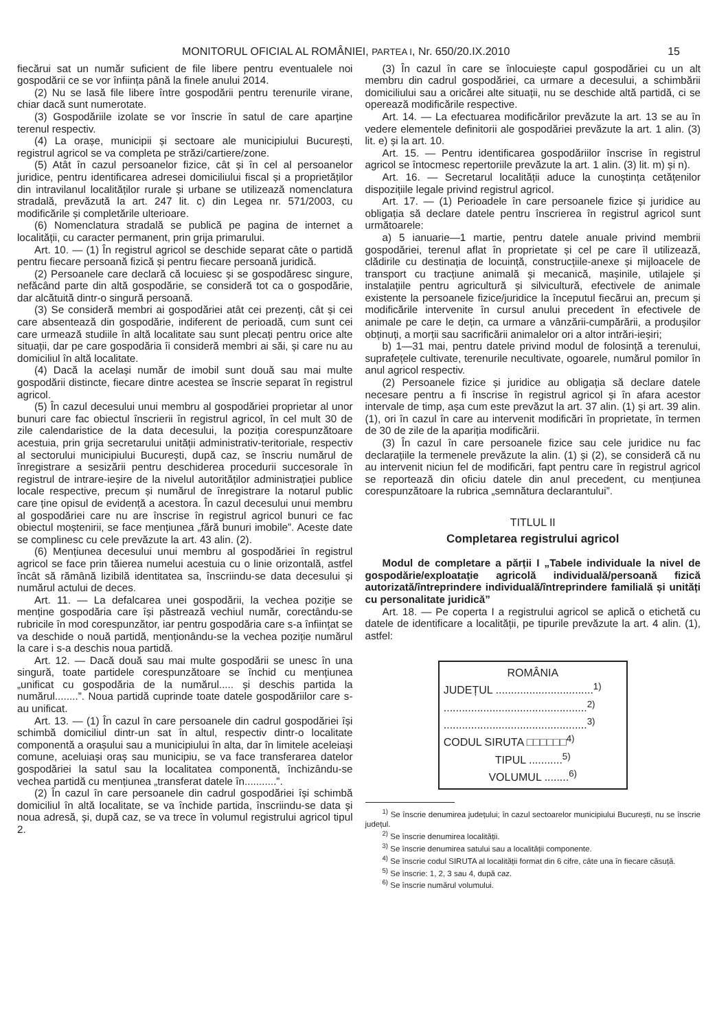MONITORUL OFICIAL AL ROMÂNIEI, PARTEA I, Nr. 650/20.IX.2010 15
fiecărui sat un număr suficient de file libere pentru eventualele noi gospodării ce se vor înființa până la finele anului 2014.
(2) Nu se lasă file libere între gospodării pentru terenurile virane, chiar dacă sunt numerotate.
(3) Gospodăriile izolate se vor înscrie în satul de care aparține terenul respectiv.
(4) La orașe, municipii și sectoare ale municipiului București, registrul agricol se va completa pe străzi/cartiere/zone.
(5) Atât în cazul persoanelor fizice, cât și în cel al persoanelor juridice, pentru identificarea adresei domiciliului fiscal și a proprietăților din intravilanul localităților rurale și urbane se utilizează nomenclatura stradală, prevăzută la art. 247 lit. c) din Legea nr. 571/2003, cu modificările și completările ulterioare.
(6) Nomenclatura stradală se publică pe pagina de internet a localității, cu caracter permanent, prin grija primarului.
Art. 10. — (1) În registrul agricol se deschide separat câte o partidă pentru fiecare persoană fizică și pentru fiecare persoană juridică.
(2) Persoanele care declară că locuiesc și se gospodăresc singure, nefăcând parte din altă gospodărie, se consideră tot ca o gospodărie, dar alcătuită dintr-o singură persoană.
(3) Se consideră membri ai gospodăriei atât cei prezenți, cât și cei care absentează din gospodărie, indiferent de perioadă, cum sunt cei care urmează studiile în altă localitate sau sunt plecați pentru orice alte situații, dar pe care gospodăria îi consideră membri ai săi, și care nu au domiciliul în altă localitate.
(4) Dacă la același număr de imobil sunt două sau mai multe gospodării distincte, fiecare dintre acestea se înscrie separat în registrul agricol.
(5) În cazul decesului unui membru al gospodăriei proprietar al unor bunuri care fac obiectul înscrierii în registrul agricol, în cel mult 30 de zile calendaristice de la data decesului, la poziția corespunzătoare acestuia, prin grija secretarului unității administrativ-teritoriale, respectiv al sectorului municipiului București, după caz, se înscriu numărul de înregistrare a sesizării pentru deschiderea procedurii succesorale în registrul de intrare-ieșire de la nivelul autorităților administrației publice locale respective, precum și numărul de înregistrare la notarul public care ține opisul de evidență a acestora. În cazul decesului unui membru al gospodăriei care nu are înscrise în registrul agricol bunuri ce fac obiectul moștenirii, se face mențiunea „fără bunuri imobile”. Aceste date se complinesc cu cele prevăzute la art. 43 alin. (2).
(6) Mențiunea decesului unui membru al gospodăriei în registrul agricol se face prin tăierea numelui acestuia cu o linie orizontală, astfel încât să rămână lizibilă identitatea sa, înscriindu-se data decesului și numărul actului de deces.
Art. 11. — La defalcarea unei gospodării, la vechea poziție se menține gospodăria care își păstrează vechiul număr, corectându-se rubricile în mod corespunzător, iar pentru gospodăria care s-a înființat se va deschide o nouă partidă, menționându-se la vechea poziție numărul la care i s-a deschis noua partidă.
Art. 12. — Dacă două sau mai multe gospodării se unesc în una singură, toate partidele corespunzătoare se închid cu mențiunea „unificat cu gospodăria de la numărul..... și deschis partida la numărul........”. Noua partidă cuprinde toate datele gospodăriilor care s-au unificat.
Art. 13. — (1) În cazul în care persoanele din cadrul gospodăriei își schimbă domiciliul dintr-un sat în altul, respectiv dintr-o localitate componentă a orașului sau a municipiului în alta, dar în limitele aceleiași comune, aceluiași oraș sau municipiu, se va face transferarea datelor gospodăriei la satul sau la localitatea componentă, închizându-se vechea partidă cu mențiunea „transferat datele în...........”.
(2) În cazul în care persoanele din cadrul gospodăriei își schimbă domiciliul în altă localitate, se va închide partida, înscriindu-se data și noua adresă, și, după caz, se va trece în volumul registrului agricol tipul 2.
(3) În cazul în care se înlocuiește capul gospodăriei cu un alt membru din cadrul gospodăriei, ca urmare a decesului, a schimbării domiciliului sau a oricărei alte situații, nu se deschide altă partidă, ci se operează modificările respective.
Art. 14. — La efectuarea modificărilor prevăzute la art. 13 se au în vedere elementele definitorii ale gospodăriei prevăzute la art. 1 alin. (3) lit. e) și la art. 10.
Art. 15. — Pentru identificarea gospodăriilor înscrise în registrul agricol se întocmesc repertoriile prevăzute la art. 1 alin. (3) lit. m) și n).
Art. 16. — Secretarul localității aduce la cunoștința cetățenilor dispozițiile legale privind registrul agricol.
Art. 17. — (1) Perioadele în care persoanele fizice și juridice au obligația să declare datele pentru înscrierea în registrul agricol sunt următoarele:
a) 5 ianuarie—1 martie, pentru datele anuale privind membrii gospodăriei, terenul aflat în proprietate și cel pe care îl utilizează, clădirile cu destinația de locuință, construcțiile-anexe și mijloacele de transport cu tracțiune animală și mecanică, mașinile, utilajele și instalațiile pentru agricultură și silvicultură, efectivele de animale existente la persoanele fizice/juridice la începutul fiecărui an, precum și modificările intervenite în cursul anului precedent în efectivele de animale pe care le dețin, ca urmare a vânzării-cumpărării, a produșilor obținuți, a morții sau sacrificării animalelor ori a altor intrări-ieșiri;
b) 1—31 mai, pentru datele privind modul de folosință a terenului, suprafețele cultivate, terenurile necultivate, ogoarele, numărul pomilor în anul agricol respectiv.
(2) Persoanele fizice și juridice au obligația să declare datele necesare pentru a fi înscrise în registrul agricol și în afara acestor intervale de timp, așa cum este prevăzut la art. 37 alin. (1) și art. 39 alin. (1), ori în cazul în care au intervenit modificări în proprietate, în termen de 30 de zile de la apariția modificării.
(3) În cazul în care persoanele fizice sau cele juridice nu fac declarațiile la termenele prevăzute la alin. (1) și (2), se consideră că nu au intervenit niciun fel de modificări, fapt pentru care în registrul agricol se reportează din oficiu datele din anul precedent, cu mențiunea corespunzătoare la rubrica „semnătura declarantului”.
TITLUL II
Completarea registrului agricol
Modul de completare a părții I „Tabele individuale la nivel de gospodărie/exploatație agricolă individuală/persoană fizică autorizată/întreprindere individuală/întreprindere familială și unități cu personalitate juridică”
Art. 18. — Pe coperta I a registrului agricol se aplică o etichetă cu datele de identificare a localității, pe tipurile prevăzute la art. 4 alin. (1), astfel:
ROMÂNIA
JUDEȚUL ................................<sup>1)</sup>
...............................................<sup>2)</sup>
...............................................<sup>3)</sup>
CODUL SIRUTA □□□□□□<sup>4)</sup>
TIPUL ...........<sup>5)</sup>
VOLUMUL ........<sup>6)</sup>
<sup>1)</sup> Se înscrie denumirea județului; în cazul sectoarelor municipiului București, nu se înscrie județul.
<sup>2)</sup> Se înscrie denumirea localității.
<sup>3)</sup> Se înscrie denumirea satului sau a localității componente.
<sup>4)</sup> Se înscrie codul SIRUTA al localității format din 6 cifre, câte una în fiecare căsuță.
<sup>5)</sup> Se înscrie: 1, 2, 3 sau 4, după caz.
<sup>6)</sup> Se înscrie numărul volumului.